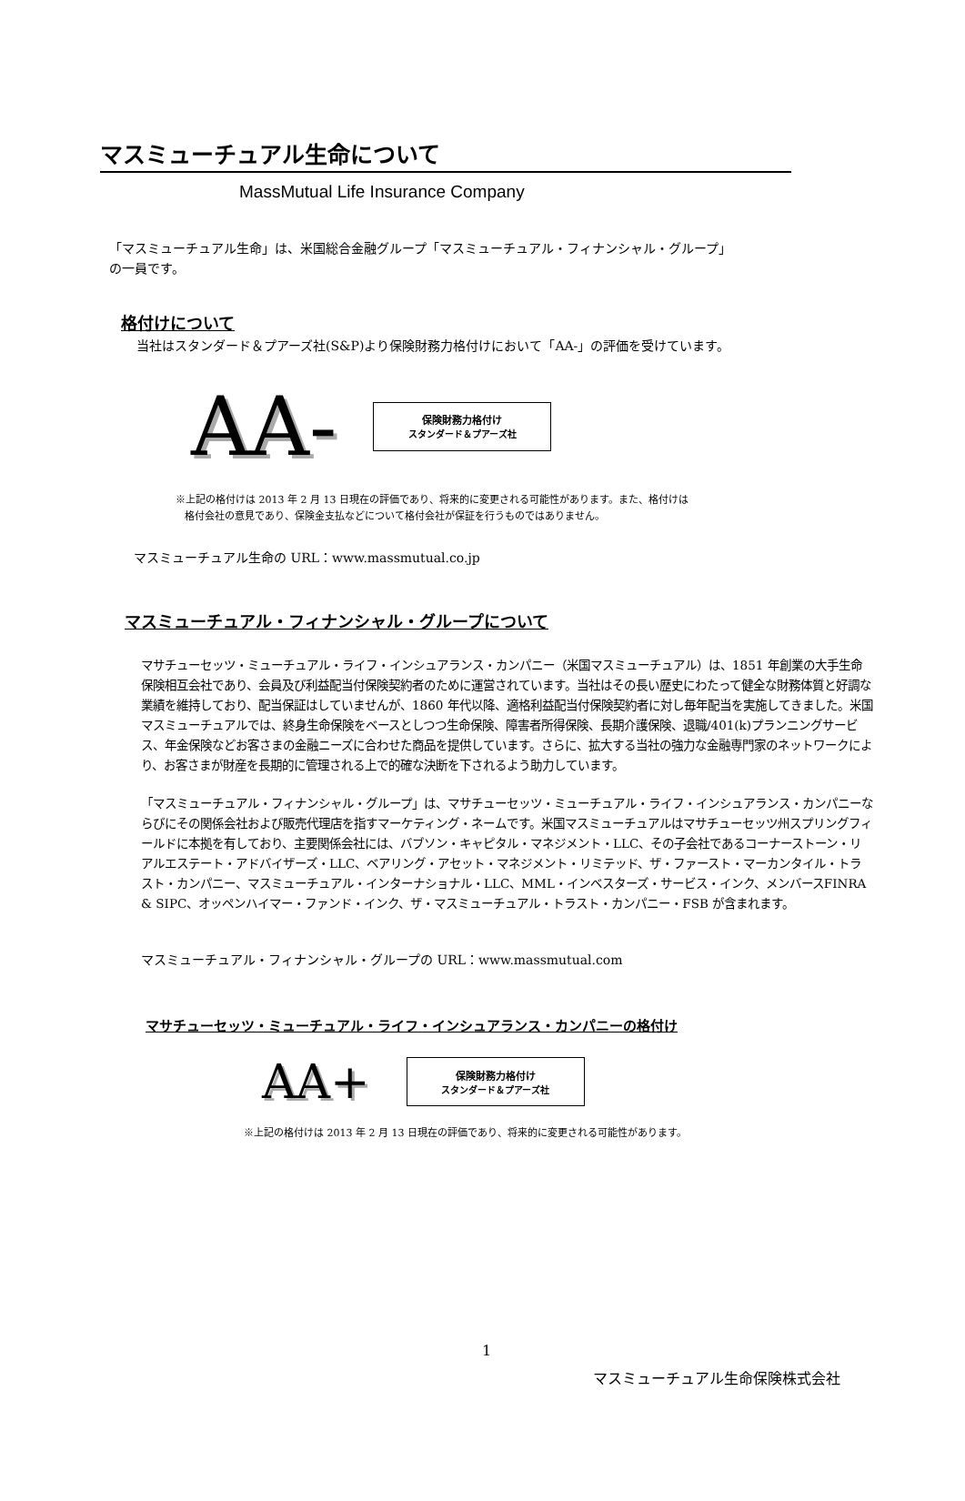マスミューチュアル生命について
MassMutual Life Insurance Company
「マスミューチュアル生命」は、米国総合金融グループ「マスミューチュアル・フィナンシャル・グループ」
の一員です。
格付けについて
当社はスタンダード＆プアーズ社(S&P)より保険財務力格付けにおいて「AA-」の評価を受けています。
AA-
保険財務力格付け
スタンダード＆プアーズ社
※上記の格付けは 2013 年 2 月 13 日現在の評価であり、将来的に変更される可能性があります。また、格付けは
格付会社の意見であり、保険金支払などについて格付会社が保証を行うものではありません。
マスミューチュアル生命の URL：www.massmutual.co.jp
マスミューチュアル・フィナンシャル・グループについて
マサチューセッツ・ミューチュアル・ライフ・インシュアランス・カンパニー（米国マスミューチュアル）は、1851 年創業の大手生命保険相互会社であり、会員及び利益配当付保険契約者のために運営されています。当社はその長い歴史にわたって健全な財務体質と好調な業績を維持しており、配当保証はしていませんが、1860 年代以降、適格利益配当付保険契約者に対し毎年配当を実施してきました。米国マスミューチュアルでは、終身生命保険をベースとしつつ生命保険、障害者所得保険、長期介護保険、退職/401(k)プランニングサービス、年金保険などお客さまの金融ニーズに合わせた商品を提供しています。さらに、拡大する当社の強力な金融専門家のネットワークにより、お客さまが財産を長期的に管理される上で的確な決断を下されるよう助力しています。
「マスミューチュアル・フィナンシャル・グループ」は、マサチューセッツ・ミューチュアル・ライフ・インシュアランス・カンパニーならびにその関係会社および販売代理店を指すマーケティング・ネームです。米国マスミューチュアルはマサチューセッツ州スプリングフィールドに本拠を有しており、主要関係会社には、バブソン・キャピタル・マネジメント・LLC、その子会社であるコーナーストーン・リアルエステート・アドバイザーズ・LLC、ベアリング・アセット・マネジメント・リミテッド、ザ・ファースト・マーカンタイル・トラスト・カンパニー、マスミューチュアル・インターナショナル・LLC、MML・インベスターズ・サービス・インク、メンバースFINRA & SIPC、オッペンハイマー・ファンド・インク、ザ・マスミューチュアル・トラスト・カンパニー・FSB が含まれます。
マスミューチュアル・フィナンシャル・グループの URL：www.massmutual.com
マサチューセッツ・ミューチュアル・ライフ・インシュアランス・カンパニーの格付け
AA+
保険財務力格付け
スタンダード＆プアーズ社
※上記の格付けは 2013 年 2 月 13 日現在の評価であり、将来的に変更される可能性があります。
1
マスミューチュアル生命保険株式会社